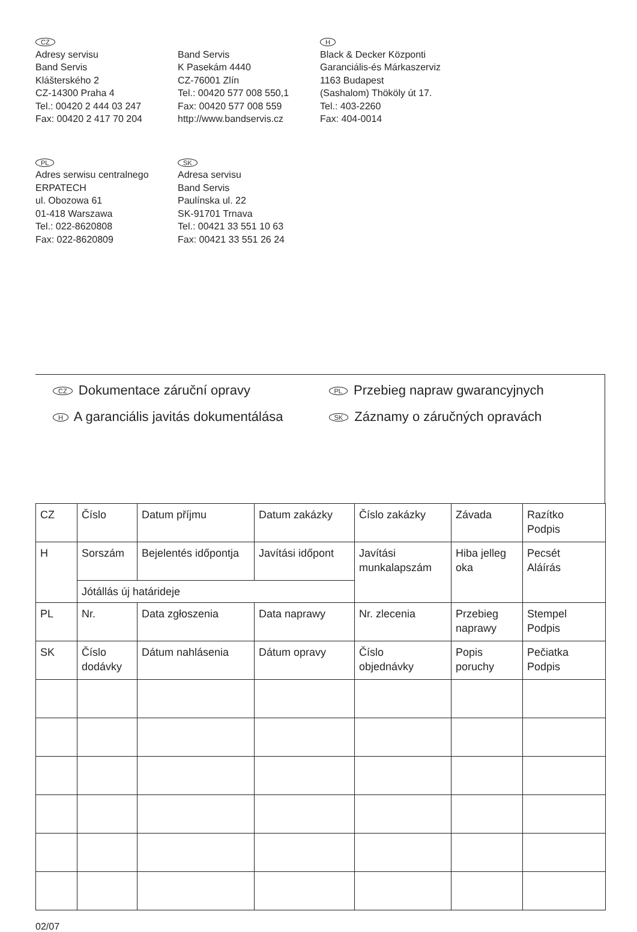CZ
Adresy servisu
Band Servis
Klášterského 2
CZ-14300 Praha 4
Tel.: 00420 2 444 03 247
Fax: 00420 2 417 70 204
Band Servis
K Pasekám 4440
CZ-76001 Zlín
Tel.: 00420 577 008 550,1
Fax: 00420 577 008 559
http://www.bandservis.cz
H
Black & Decker Központi
Garanciális-és Márkaszerviz
1163 Budapest
(Sashalom) Thököly út 17.
Tel.: 403-2260
Fax: 404-0014
PL
Adres serwisu centralnego
ERPATECH
ul. Obozowa 61
01-418 Warszawa
Tel.: 022-8620808
Fax: 022-8620809
SK
Adresa servisu
Band Servis
Paulínska ul. 22
SK-91701 Trnava
Tel.: 00421 33 551 10 63
Fax: 00421 33 551 26 24
CZ Dokumentace záruční opravy
PL Przebieg napraw gwarancyjnych
H A garanciális javitás dokumentálása
SK Záznamy o záručných opravách
| CZ | Číslo | Datum příjmu | Datum zakázky | Číslo zakázky | Závada | Razítko Podpis |
| H | Sorszám | Bejelentés időpontja | Javítási időpont | Javítási munkalapszám | Hiba jelleg oka | Pecsét Aláírás |
| | Jótállás új határideje | | | | | |
| PL | Nr. | Data zgłoszenia | Data naprawy | Nr. zlecenia | Przebieg naprawy | Stempel Podpis |
| SK | Číslo dodávky | Dátum nahlásenia | Dátum opravy | Číslo objednávky | Popis poruchy | Pečiatka Podpis |
02/07